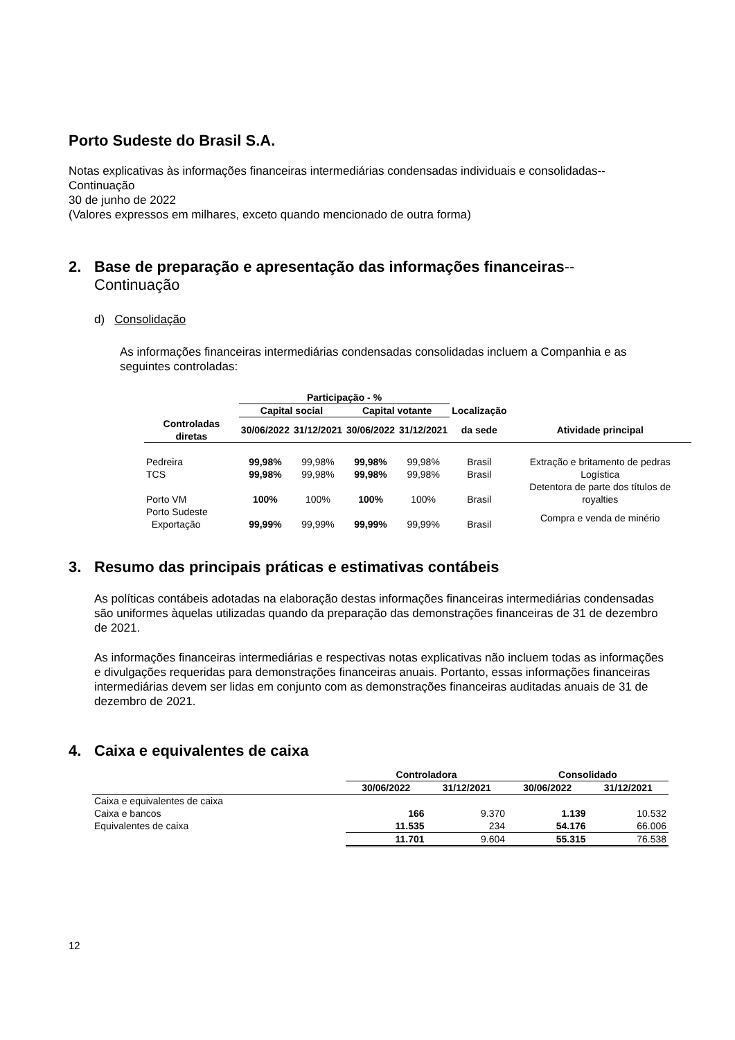Porto Sudeste do Brasil S.A.
Notas explicativas às informações financeiras intermediárias condensadas individuais e consolidadas--Continuação
30 de junho de 2022
(Valores expressos em milhares, exceto quando mencionado de outra forma)
2. Base de preparação e apresentação das informações financeiras--
Continuação
d) Consolidação
As informações financeiras intermediárias condensadas consolidadas incluem a Companhia e as seguintes controladas:
| | Participação - % | | | | | |
| --- | --- | --- | --- | --- | --- | --- |
| | Capital social | | Capital votante | | Localização | |
| Controladas diretas | 30/06/2022 | 31/12/2021 | 30/06/2022 | 31/12/2021 | da sede | Atividade principal |
| Pedreira | 99,98% | 99,98% | 99,98% | 99,98% | Brasil | Extração e britamento de pedras |
| TCS | 99,98% | 99,98% | 99,98% | 99,98% | Brasil | Logística |
| Porto VM | 100% | 100% | 100% | 100% | Brasil | Detentora de parte dos títulos de royalties |
| Porto Sudeste Exportação | 99,99% | 99,99% | 99,99% | 99,99% | Brasil | Compra e venda de minério |
3. Resumo das principais práticas e estimativas contábeis
As políticas contábeis adotadas na elaboração destas informações financeiras intermediárias condensadas são uniformes àquelas utilizadas quando da preparação das demonstrações financeiras de 31 de dezembro de 2021.
As informações financeiras intermediárias e respectivas notas explicativas não incluem todas as informações e divulgações requeridas para demonstrações financeiras anuais. Portanto, essas informações financeiras intermediárias devem ser lidas em conjunto com as demonstrações financeiras auditadas anuais de 31 de dezembro de 2021.
4. Caixa e equivalentes de caixa
| | Controladora | | Consolidado | |
| --- | --- | --- | --- | --- |
| | 30/06/2022 | 31/12/2021 | 30/06/2022 | 31/12/2021 |
| Caixa e equivalentes de caixa | | | | |
| Caixa e bancos | 166 | 9.370 | 1.139 | 10.532 |
| Equivalentes de caixa | 11.535 | 234 | 54.176 | 66.006 |
| | 11.701 | 9.604 | 55.315 | 76.538 |
12